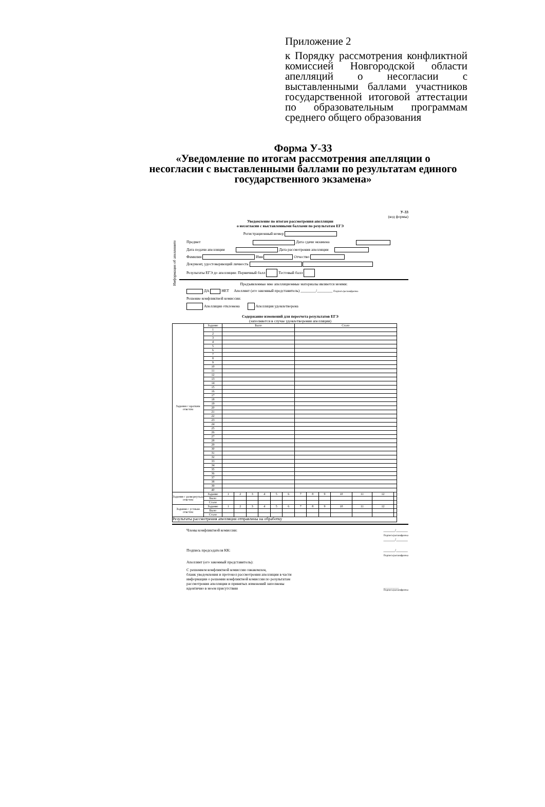Приложение 2
к Порядку рассмотрения конфликтной комиссией Новгородской области апелляций о несогласии с выставленными баллами участников государственной итоговой аттестации по образовательным программам среднего общего образования
Форма У-33
«Уведомление по итогам рассмотрения апелляции о несогласии с выставленными баллами по результатам единого государственного экзамена»
У-33
(код формы)
Уведомление по итогам рассмотрения апелляции
о несогласии с выставленными баллами по результатам ЕГЭ
Регистрационный номер
Информация об апелляните
Предмет Дата сдачи экзамена
Дата подачи апелляции Дата рассмотрения апелляции
Фамилия Имя Отчество
Документ, удостоверяющий личность
Результаты ЕГЭ до апелляции: Первичный балл Тестовый балл
Предъявленные мне апелляционные материалы являются моими:
ДА НЕТ Апеллянт (его законный представитель) ________/________ Подпись/расшифровка
Решение конфликтной комиссии:
Апелляция отклонена Апелляция удовлетворена
Содержание изменений для пересчета результатов ЕГЭ
(заполняется в случае удовлетворения апелляции)
| Задания с кратким ответом | Задание | Было | | | | | | Стало | | | | | | |
| | 1 | | | | | | | | | | | | | |
| | 2 | | | | | | | | | | | | | |
| | 3 | | | | | | | | | | | | | |
| | 4 | | | | | | | | | | | | | |
| | 5 | | | | | | | | | | | | | |
| | 6 | | | | | | | | | | | | | |
| | 7 | | | | | | | | | | | | | |
| | 8 | | | | | | | | | | | | | |
| | 9 | | | | | | | | | | | | | |
| | 10 | | | | | | | | | | | | | |
| | 11 | | | | | | | | | | | | | |
| | 12 | | | | | | | | | | | | | |
| | 13 | | | | | | | | | | | | | |
| | 14 | | | | | | | | | | | | | |
| | 15 | | | | | | | | | | | | | |
| | 16 | | | | | | | | | | | | | |
| | 17 | | | | | | | | | | | | | |
| | 18 | | | | | | | | | | | | | |
| | 19 | | | | | | | | | | | | | |
| | 20 | | | | | | | | | | | | | |
| | 21 | | | | | | | | | | | | | |
| | 22 | | | | | | | | | | | | | |
| | 23 | | | | | | | | | | | | | |
| | 24 | | | | | | | | | | | | | |
| | 25 | | | | | | | | | | | | | |
| | 26 | | | | | | | | | | | | | |
| | 27 | | | | | | | | | | | | | |
| | 28 | | | | | | | | | | | | | |
| | 29 | | | | | | | | | | | | | |
| | 30 | | | | | | | | | | | | | |
| | 31 | | | | | | | | | | | | | |
| | 32 | | | | | | | | | | | | | |
| | 33 | | | | | | | | | | | | | |
| | 34 | | | | | | | | | | | | | |
| | 35 | | | | | | | | | | | | | |
| | 36 | | | | | | | | | | | | | |
| | 37 | | | | | | | | | | | | | |
| | 38 | | | | | | | | | | | | | |
| | 39 | | | | | | | | | | | | | |
| | 40 | | | | | | | | | | | | | |
| Задания с развернутым ответом | Задание | 1 | 2 | 3 | 4 | 5 | 6 | 7 | 8 | 9 | 10 | 11 | 12 | |
| | Было | | | | | | | | | | | | | |
| | Стало | | | | | | | | | | | | | |
| Задания с устным ответом | Задание | 1 | 2 | 3 | 4 | 5 | 6 | 7 | 8 | 9 | 10 | 11 | 12 | |
| | Было | | | | | | | | | | | | | |
| | Стало | | | | | | | | | | | | | |
| Результаты рассмотрения апелляции отправлены на обработку | | | | | | | | | | | | | | |
Члены конфликтной комиссии: ______/______
Подпись/расшифровка
______/______
Подпись председателя КК: ______/______
Подпись/расшифровка
Апеллянт (его законный представитель):
С решением конфликтной комиссии ознакомлен,
бланк уведомления и протокол рассмотрения апелляции в части
информации о решении конфликтной комиссии по результатам
рассмотрения апелляции и принятых изменений заполнены
идентично в моем присутствии ____________
Подпись/расшифровка